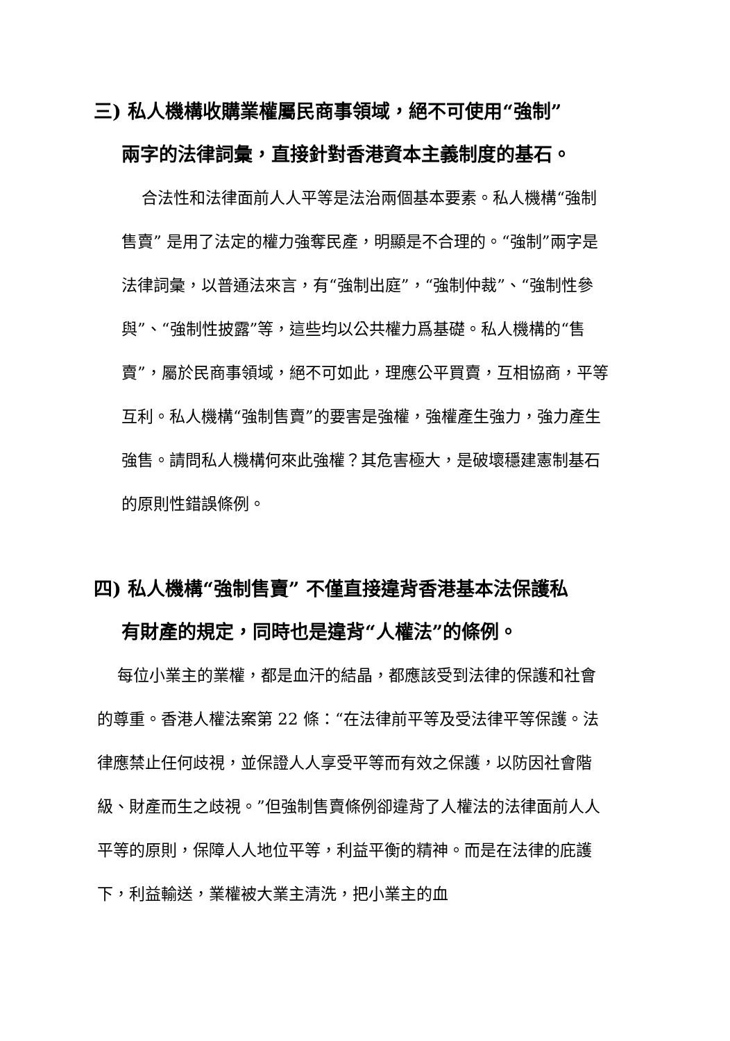三) 私人機構收購業權屬民商事領域，絕不可使用“強制”
兩字的法律詞彙，直接針對香港資本主義制度的基石。
合法性和法律面前人人平等是法治兩個基本要素。私人機構“強制售賣” 是用了法定的權力強奪民產，明顯是不合理的。“強制”兩字是法律詞彙，以普通法來言，有“強制出庭”，“強制仲裁”、“強制性參與”、“強制性披露”等，這些均以公共權力爲基礎。私人機構的“售賣”，屬於民商事領域，絕不可如此，理應公平買賣，互相協商，平等互利。私人機構“強制售賣”的要害是強權，強權產生強力，強力產生強售。請問私人機構何來此強權？其危害極大，是破壞穩建憲制基石的原則性錯誤條例。
四) 私人機構“強制售賣” 不僅直接違背香港基本法保護私
有財產的規定，同時也是違背“人權法”的條例。
每位小業主的業權，都是血汗的結晶，都應該受到法律的保護和社會的尊重。香港人權法案第 22 條：“在法律前平等及受法律平等保護。法律應禁止任何歧視，並保證人人享受平等而有效之保護，以防因社會階級、財產而生之歧視。”但強制售賣條例卻違背了人權法的法律面前人人平等的原則，保障人人地位平等，利益平衡的精神。而是在法律的庇護下，利益輸送，業權被大業主清洗，把小業主的血